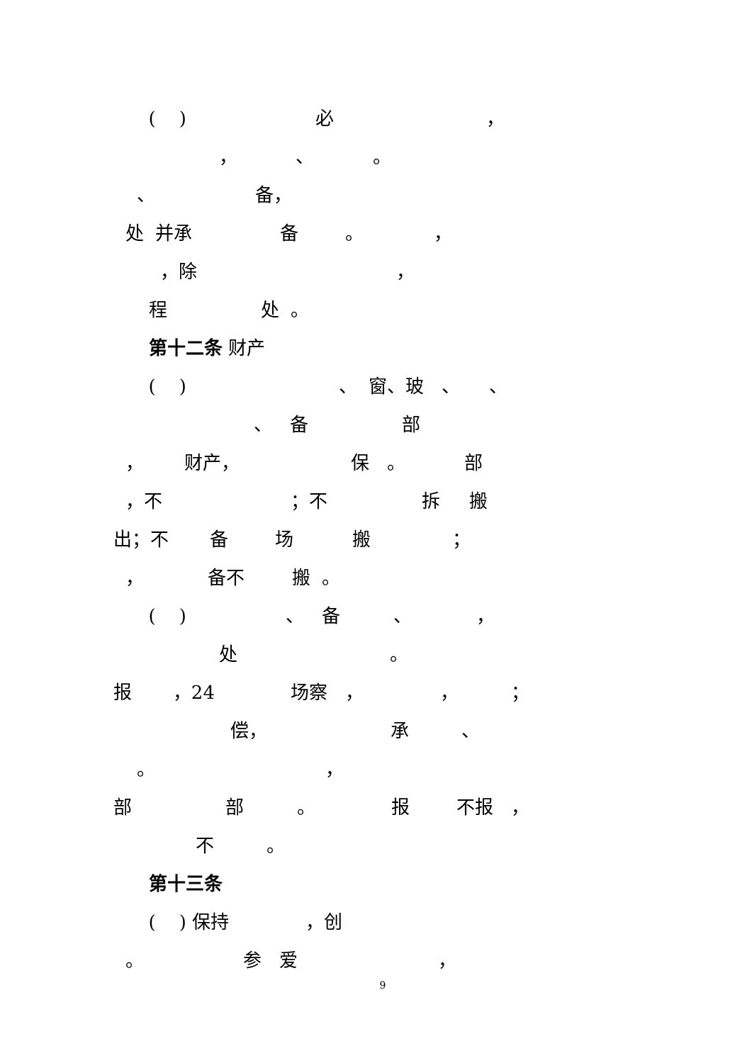( ) 必 ，
， 、 。
、 备，
处 并承 备 。 ，
，除 ，
程 处 。
第十二条 财产
( ) 、 窗、玻 、 、
、 备 部
， 财产， 保 。 部
，不 ；不 拆 搬
出；不 备 场 搬 ；
， 备不 搬 。
( ) 、 备 、 ，
处 。
报 ，24 场察 ， ， ；
偿， 承 、
。 ，
部 部 。 报 不报 ，
不 。
第十三条
( ) 保持 ，创
。 参 爱 ，
9